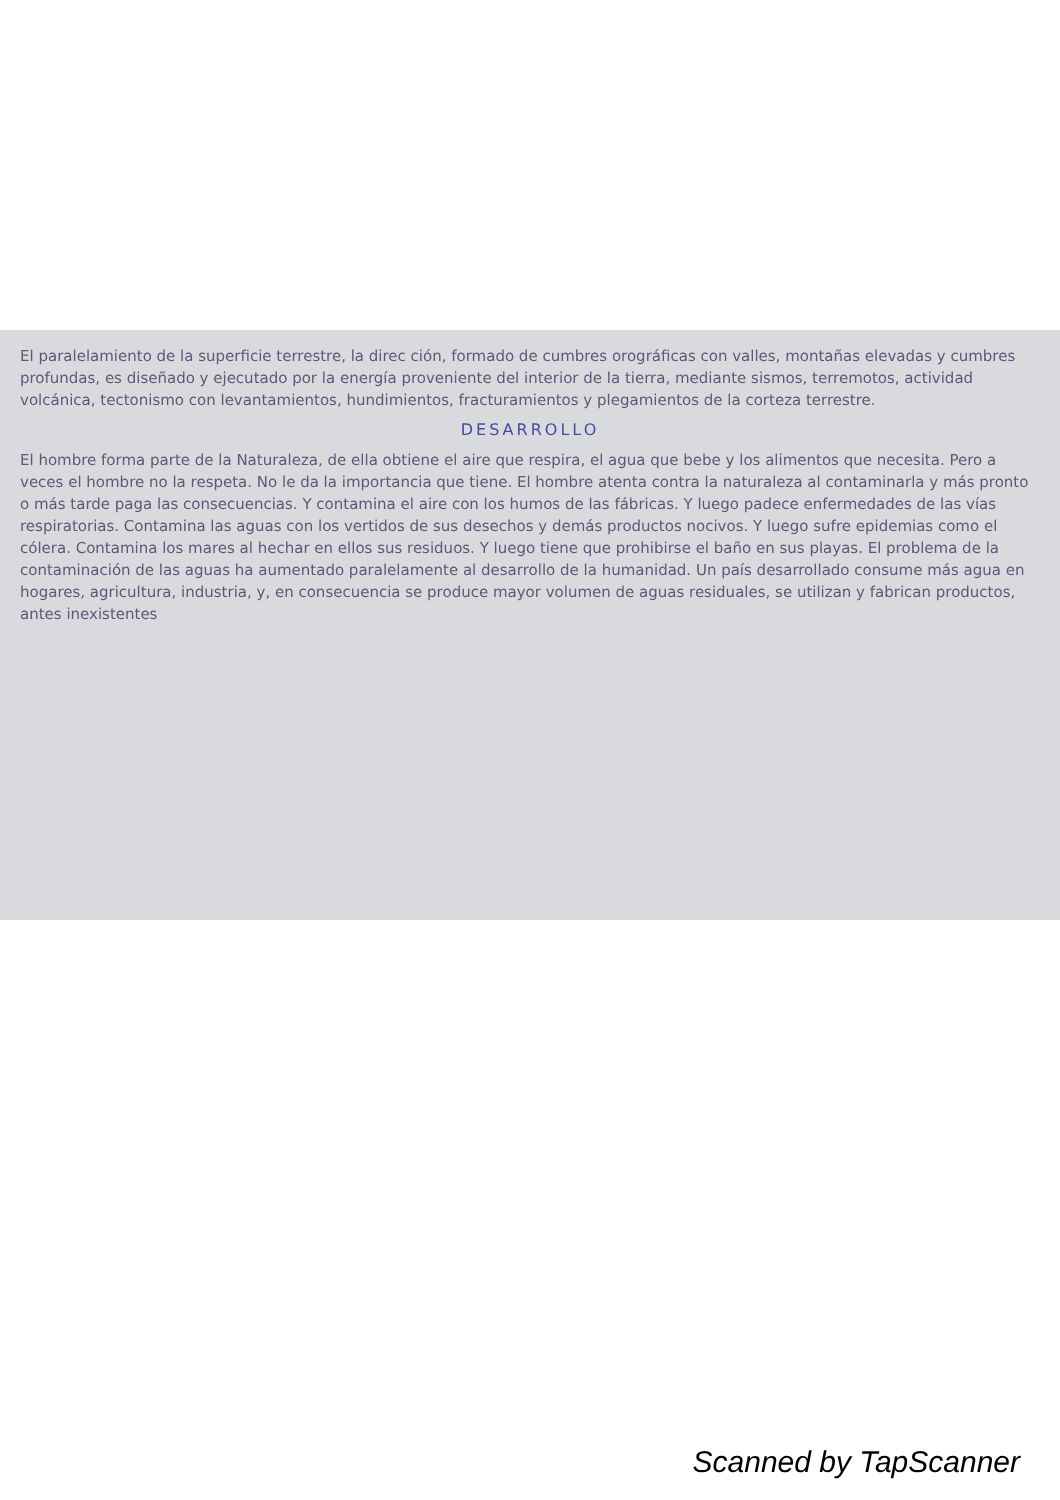El paralelamiento de la superficie terrestre, la direc ción, formado de cumbres orográficas con valles, montañas elevadas y cumbres profundas, es diseñado y ejecutado por la energía proveniente del interior de la tierra, mediante sismos, terremotos, actividad volcánica, tectonismo con levantamientos, hundimientos, fracturamientos y plegamientos de la corteza terrestre.
DESARROLLO
El hombre forma parte de la Naturaleza, de ella obtiene el aire que respira, el agua que bebe y los alimentos que necesita. Pero a veces el hombre no la respeta. No le da la importancia que tiene. El hombre atenta contra la naturaleza al contaminarla y más pronto o más tarde paga las consecuencias. Y contamina el aire con los humos de las fábricas. Y luego padece enfermedades de las vías respiratorias. Contamina las aguas con los vertidos de sus desechos y demás productos nocivos. Y luego sufre epidemias como el cólera. Contamina los mares al hechar en ellos sus residuos. Y luego tiene que prohibirse el baño en sus playas. El problema de la contaminación de las aguas ha aumentado paralelamente al desarrollo de la humanidad. Un país desarrollado consume más agua en hogares, agricultura, industria, y, en consecuencia se produce mayor volumen de aguas residuales, se utilizan y fabrican productos, antes inexistentes
Scanned by TapScanner